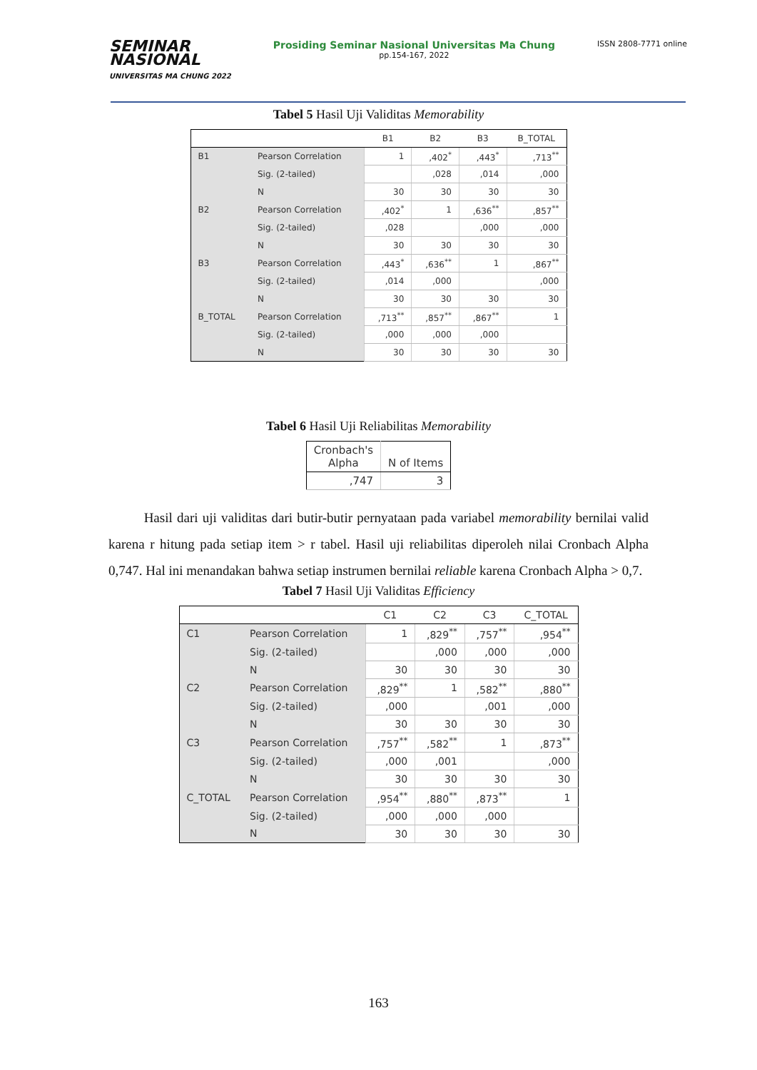SEMINAR
NASIONAL
UNIVERSITAS MA CHUNG 2022
Prosiding Seminar Nasional Universitas Ma Chung
pp.154-167, 2022
ISSN 2808-7771 online
Tabel 5 Hasil Uji Validitas Memorability
| | | B1 | B2 | B3 | B_TOTAL |
| --- | --- | --- | --- | --- | --- |
| B1 | Pearson Correlation | 1 | ,402<sup>*</sup> | ,443<sup>*</sup> | ,713<sup>**</sup> |
| | Sig. (2-tailed) | | ,028 | ,014 | ,000 |
| | N | 30 | 30 | 30 | 30 |
| B2 | Pearson Correlation | ,402<sup>*</sup> | 1 | ,636<sup>**</sup> | ,857<sup>**</sup> |
| | Sig. (2-tailed) | ,028 | | ,000 | ,000 |
| | N | 30 | 30 | 30 | 30 |
| B3 | Pearson Correlation | ,443<sup>*</sup> | ,636<sup>**</sup> | 1 | ,867<sup>**</sup> |
| | Sig. (2-tailed) | ,014 | ,000 | | ,000 |
| | N | 30 | 30 | 30 | 30 |
| B_TOTAL | Pearson Correlation | ,713<sup>**</sup> | ,857<sup>**</sup> | ,867<sup>**</sup> | 1 |
| | Sig. (2-tailed) | ,000 | ,000 | ,000 | |
| | N | 30 | 30 | 30 | 30 |
Tabel 6 Hasil Uji Reliabilitas Memorability
| Cronbach's Alpha | N of Items |
| --- | --- |
| ,747 | 3 |
Hasil dari uji validitas dari butir-butir pernyataan pada variabel memorability bernilai valid karena r hitung pada setiap item > r tabel. Hasil uji reliabilitas diperoleh nilai Cronbach Alpha 0,747. Hal ini menandakan bahwa setiap instrumen bernilai reliable karena Cronbach Alpha > 0,7.
Tabel 7 Hasil Uji Validitas Efficiency
| | | C1 | C2 | C3 | C_TOTAL |
| --- | --- | --- | --- | --- | --- |
| C1 | Pearson Correlation | 1 | ,829<sup>**</sup> | ,757<sup>**</sup> | ,954<sup>**</sup> |
| | Sig. (2-tailed) | | ,000 | ,000 | ,000 |
| | N | 30 | 30 | 30 | 30 |
| C2 | Pearson Correlation | ,829<sup>**</sup> | 1 | ,582<sup>**</sup> | ,880<sup>**</sup> |
| | Sig. (2-tailed) | ,000 | | ,001 | ,000 |
| | N | 30 | 30 | 30 | 30 |
| C3 | Pearson Correlation | ,757<sup>**</sup> | ,582<sup>**</sup> | 1 | ,873<sup>**</sup> |
| | Sig. (2-tailed) | ,000 | ,001 | | ,000 |
| | N | 30 | 30 | 30 | 30 |
| C_TOTAL | Pearson Correlation | ,954<sup>**</sup> | ,880<sup>**</sup> | ,873<sup>**</sup> | 1 |
| | Sig. (2-tailed) | ,000 | ,000 | ,000 | |
| | N | 30 | 30 | 30 | 30 |
163